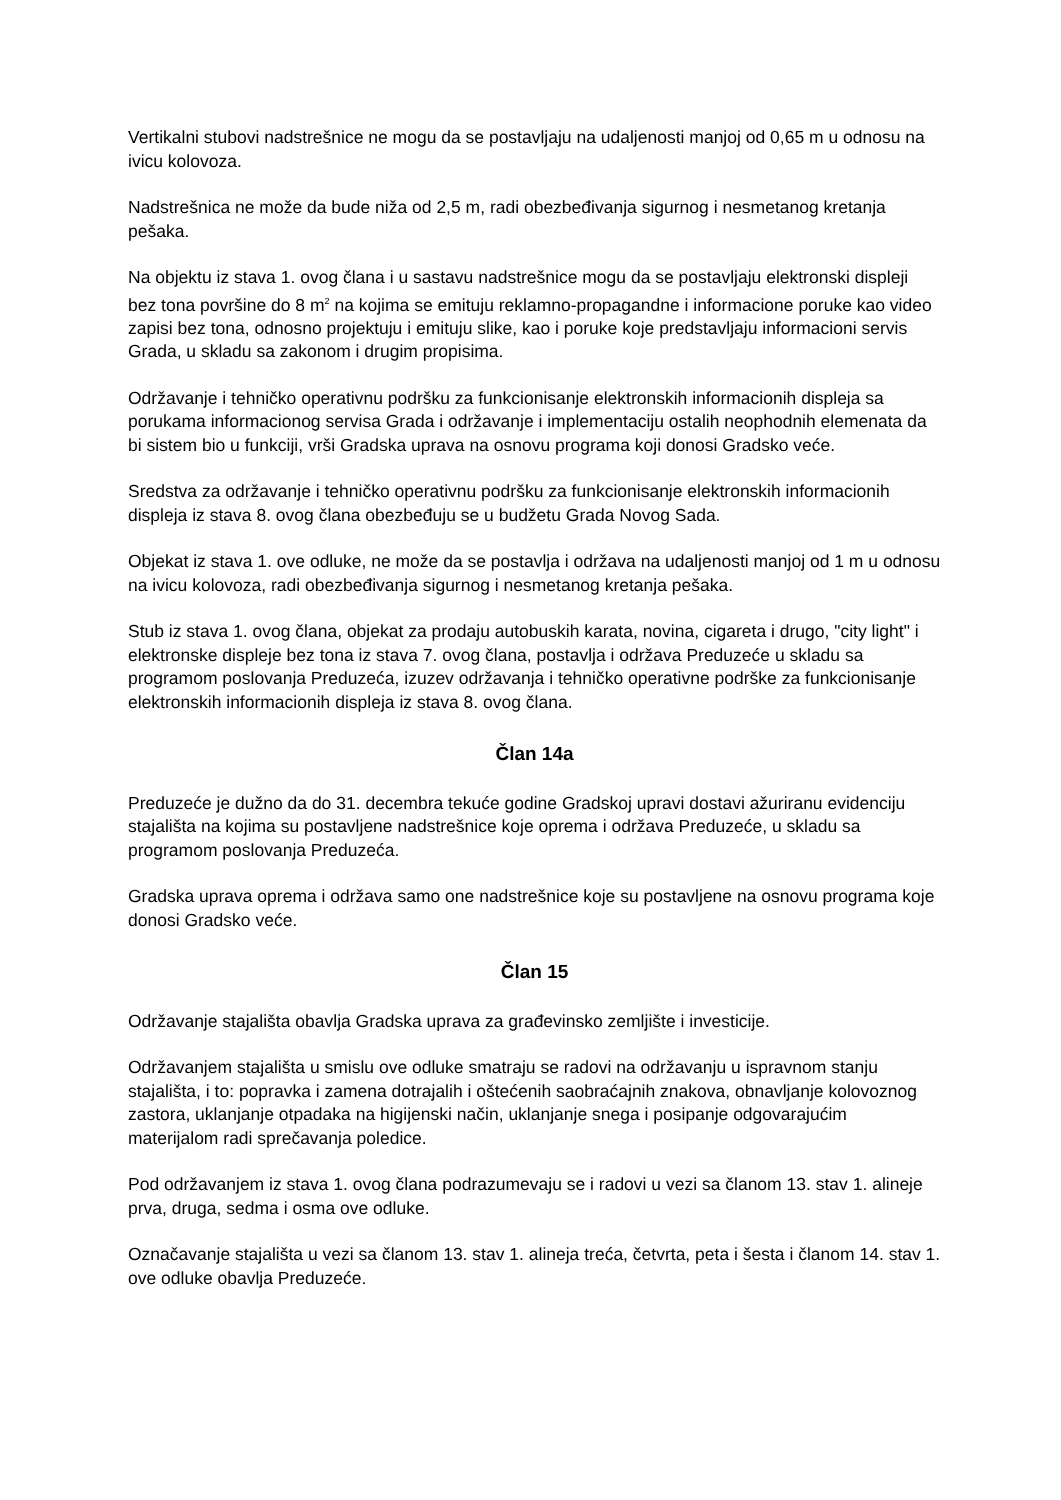Vertikalni stubovi nadstrešnice ne mogu da se postavljaju na udaljenosti manjoj od 0,65 m u odnosu na ivicu kolovoza.
Nadstrešnica ne može da bude niža od 2,5 m, radi obezbeđivanja sigurnog i nesmetanog kretanja pešaka.
Na objektu iz stava 1. ovog člana i u sastavu nadstrešnice mogu da se postavljaju elektronski displeji bez tona površine do 8 m<sup>2</sup> na kojima se emituju reklamno-propagandne i informacione poruke kao video zapisi bez tona, odnosno projektuju i emituju slike, kao i poruke koje predstavljaju informacioni servis Grada, u skladu sa zakonom i drugim propisima.
Održavanje i tehničko operativnu podršku za funkcionisanje elektronskih informacionih displeja sa porukama informacionog servisa Grada i održavanje i implementaciju ostalih neophodnih elemenata da bi sistem bio u funkciji, vrši Gradska uprava na osnovu programa koji donosi Gradsko veće.
Sredstva za održavanje i tehničko operativnu podršku za funkcionisanje elektronskih informacionih displeja iz stava 8. ovog člana obezbeđuju se u budžetu Grada Novog Sada.
Objekat iz stava 1. ove odluke, ne može da se postavlja i održava na udaljenosti manjoj od 1 m u odnosu na ivicu kolovoza, radi obezbeđivanja sigurnog i nesmetanog kretanja pešaka.
Stub iz stava 1. ovog člana, objekat za prodaju autobuskih karata, novina, cigareta i drugo, "city light" i elektronske displeje bez tona iz stava 7. ovog člana, postavlja i održava Preduzeće u skladu sa programom poslovanja Preduzeća, izuzev održavanja i tehničko operativne podrške za funkcionisanje elektronskih informacionih displeja iz stava 8. ovog člana.
Član 14a
Preduzeće je dužno da do 31. decembra tekuće godine Gradskoj upravi dostavi ažuriranu evidenciju stajališta na kojima su postavljene nadstrešnice koje oprema i održava Preduzeće, u skladu sa programom poslovanja Preduzeća.
Gradska uprava oprema i održava samo one nadstrešnice koje su postavljene na osnovu programa koje donosi Gradsko veće.
Član 15
Održavanje stajališta obavlja Gradska uprava za građevinsko zemljište i investicije.
Održavanjem stajališta u smislu ove odluke smatraju se radovi na održavanju u ispravnom stanju stajališta, i to: popravka i zamena dotrajalih i oštećenih saobraćajnih znakova, obnavljanje kolovoznog zastora, uklanjanje otpadaka na higijenski način, uklanjanje snega i posipanje odgovarajućim materijalom radi sprečavanja poledice.
Pod održavanjem iz stava 1. ovog člana podrazumevaju se i radovi u vezi sa članom 13. stav 1. alineje prva, druga, sedma i osma ove odluke.
Označavanje stajališta u vezi sa članom 13. stav 1. alineja treća, četvrta, peta i šesta i članom 14. stav 1. ove odluke obavlja Preduzeće.